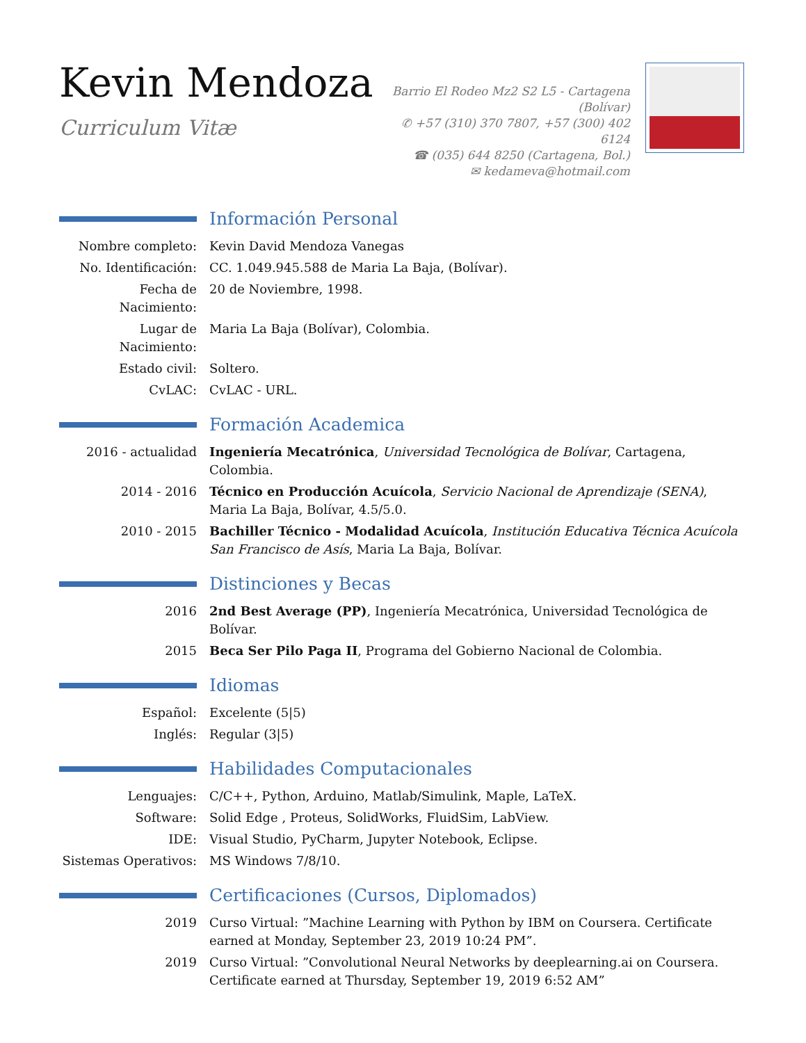Kevin Mendoza
Curriculum Vitæ
Barrio El Rodeo Mz2 S2 L5 - Cartagena (Bolívar)
✆ +57 (310) 370 7807, +57 (300) 402 6124
☎ (035) 644 8250 (Cartagena, Bol.)
✉ kedameva@hotmail.com
Información Personal
Nombre completo: Kevin David Mendoza Vanegas
No. Identificación:
CC. 1.049.945.588 de Maria La Baja, (Bolívar).
Fecha de Nacimiento:
20 de Noviembre, 1998.
Lugar de Nacimiento:
Maria La Baja (Bolívar), Colombia.
Estado civil: Soltero.
CvLAC: CvLAC - URL.
Formación Academica
2016 - actualidad Ingeniería Mecatrónica, Universidad Tecnológica de Bolívar, Cartagena, Colombia.
2014 - 2016 Técnico en Producción Acuícola, Servicio Nacional de Aprendizaje (SENA), Maria La Baja, Bolívar, 4.5/5.0.
2010 - 2015 Bachiller Técnico - Modalidad Acuícola, Institución Educativa Técnica Acuícola San Francisco de Asís, Maria La Baja, Bolívar.
Distinciones y Becas
2016 2nd Best Average (PP), Ingeniería Mecatrónica, Universidad Tecnológica de Bolívar.
2015 Beca Ser Pilo Paga II, Programa del Gobierno Nacional de Colombia.
Idiomas
Español: Excelente (5|5)
Inglés: Regular (3|5)
Habilidades Computacionales
Lenguajes: C/C++, Python, Arduino, Matlab/Simulink, Maple, LaTeX.
Software: Solid Edge , Proteus, SolidWorks, FluidSim, LabView.
IDE: Visual Studio, PyCharm, Jupyter Notebook, Eclipse.
Sistemas Operativos:
MS Windows 7/8/10.
Certificaciones (Cursos, Diplomados)
2019 Curso Virtual: ”Machine Learning with Python by IBM on Coursera. Certificate earned at Monday, September 23, 2019 10:24 PM”.
2019 Curso Virtual: ”Convolutional Neural Networks by deeplearning.ai on Coursera. Certificate earned at Thursday, September 19, 2019 6:52 AM”